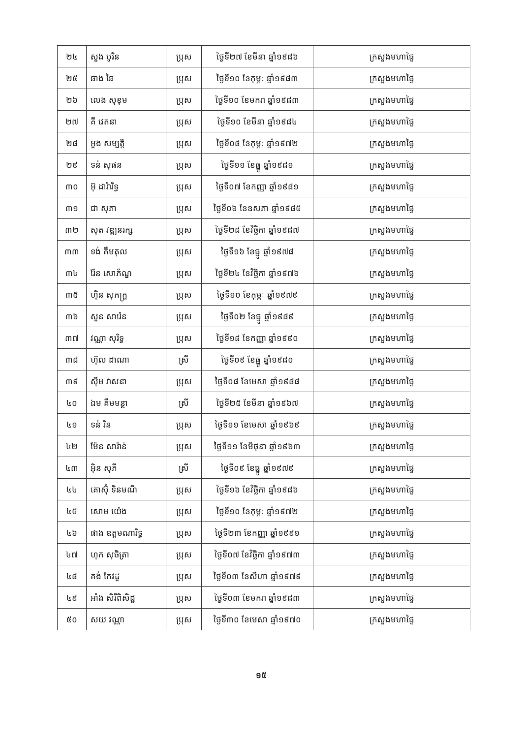| ២៤ | សួង បូរិន | ប្រុស | ថ្ងៃទី២៧ ខែមីនា ឆ្នាំ១៩៨៦ | ក្រសួងមហាផ្ទៃ |
| ២៥ | ឆាង ឆៃ | ប្រុស | ថ្ងៃទី១០ ខែកុម្ភៈ ឆ្នាំ១៩៨៣ | ក្រសួងមហាផ្ទៃ |
| ២៦ | លេង សុខុម | ប្រុស | ថ្ងៃទី១០ ខែមករា ឆ្នាំ១៩៨៣ | ក្រសួងមហាផ្ទៃ |
| ២៧ | គី វេតនា | ប្រុស | ថ្ងៃទី១០ ខែមីនា ឆ្នាំ១៩៨៤ | ក្រសួងមហាផ្ទៃ |
| ២៨ | អួង សម្បត្តិ | ប្រុស | ថ្ងៃទី០៨ ខែកុម្ភៈ ឆ្នាំ១៩៧២ | ក្រសួងមហាផ្ទៃ |
| ២៩ | ទន់ សុផន | ប្រុស | ថ្ងៃទី១១ ខែធ្នូ ឆ្នាំ១៩៨១ | ក្រសួងមហាផ្ទៃ |
| ៣០ | អ៊ុ ដារ៉ារិទ្ធ | ប្រុស | ថ្ងៃទី០៧ ខែកញ្ញា ឆ្នាំ១៩៨១ | ក្រសួងមហាផ្ទៃ |
| ៣១ | ជា សុភា | ប្រុស | ថ្ងៃទី០៦ ខែឧសភា ឆ្នាំ១៩៨៥ | ក្រសួងមហាផ្ទៃ |
| ៣២ | សុត វឌ្ឍនរក្ស | ប្រុស | ថ្ងៃទី២៨ ខែវិច្ឆិកា ឆ្នាំ១៩៨៧ | ក្រសួងមហាផ្ទៃ |
| ៣៣ | ទង់ គឹមតុល | ប្រុស | ថ្ងៃទី១៦ ខែធ្នូ ឆ្នាំ១៩៧៨ | ក្រសួងមហាផ្ទៃ |
| ៣៤ | រ៉ែន សោភ័ណ្ឌ | ប្រុស | ថ្ងៃទី២៤ ខែវិច្ឆិកា ឆ្នាំ១៩៧៦ | ក្រសួងមហាផ្ទៃ |
| ៣៥ | ហ៊ិន សុភក្ត្រ | ប្រុស | ថ្ងៃទី១០ ខែកុម្ភៈ ឆ្នាំ១៩៧៩ | ក្រសួងមហាផ្ទៃ |
| ៣៦ | សួន សារ៉េន | ប្រុស | ថ្ងៃទី០២ ខែធ្នូ ឆ្នាំ១៩៨៩ | ក្រសួងមហាផ្ទៃ |
| ៣៧ | វណ្ណា សុរិទ្ធ | ប្រុស | ថ្ងៃទី១៨ ខែកញ្ញា ឆ្នាំ១៩៩០ | ក្រសួងមហាផ្ទៃ |
| ៣៨ | ហ៊ុល ដាណា | ស្រី | ថ្ងៃទី០៩ ខែធ្នូ ឆ្នាំ១៩៨០ | ក្រសួងមហាផ្ទៃ |
| ៣៩ | ស៊ីម វាសនា | ប្រុស | ថ្ងៃទី០៨ ខែមេសា ឆ្នាំ១៩៨៨ | ក្រសួងមហាផ្ទៃ |
| ៤០ | ឯម គឹមមន្ថា | ស្រី | ថ្ងៃទី២៥ ខែមីនា ឆ្នាំ១៩៦៧ | ក្រសួងមហាផ្ទៃ |
| ៤១ | ទន់ រិន | ប្រុស | ថ្ងៃទី១១ ខែមេសា ឆ្នាំ១៩៦៩ | ក្រសួងមហាផ្ទៃ |
| ៤២ | ម៉ែន សារ៉ាន់ | ប្រុស | ថ្ងៃទី១១ ខែមិថុនា ឆ្នាំ១៩៦៣ | ក្រសួងមហាផ្ទៃ |
| ៤៣ | អ៊ិន សុភី | ស្រី | ថ្ងៃទី០៩ ខែធ្នូ ឆ្នាំ១៩៧៩ | ក្រសួងមហាផ្ទៃ |
| ៤៤ | គោស៊ុំ ទិនមណី | ប្រុស | ថ្ងៃទី១៦ ខែវិច្ឆិកា ឆ្នាំ១៩៨៦ | ក្រសួងមហាផ្ទៃ |
| ៤៥ | សោម យ៉េង | ប្រុស | ថ្ងៃទី១០ ខែកុម្ភៈ ឆ្នាំ១៩៧២ | ក្រសួងមហាផ្ទៃ |
| ៤៦ | ផាង ឧត្តមណារិទ្ធ | ប្រុស | ថ្ងៃទី២៣ ខែកញ្ញា ឆ្នាំ១៩៩១ | ក្រសួងមហាផ្ទៃ |
| ៤៧ | ហុក សុចិត្រា | ប្រុស | ថ្ងៃទី០៧ ខែវិច្ឆិកា ឆ្នាំ១៩៧៣ | ក្រសួងមហាផ្ទៃ |
| ៤៨ | គង់ កែវដួ | ប្រុស | ថ្ងៃទី០៣ ខែសីហា ឆ្នាំ១៩៧៩ | ក្រសួងមហាផ្ទៃ |
| ៤៩ | អាំង សិរីពិសិដ្ឋ | ប្រុស | ថ្ងៃទី០៣ ខែមករា ឆ្នាំ១៩៨៣ | ក្រសួងមហាផ្ទៃ |
| ៥០ | សយ វណ្ណា | ប្រុស | ថ្ងៃទី៣០ ខែមេសា ឆ្នាំ១៩៧០ | ក្រសួងមហាផ្ទៃ |
១៥